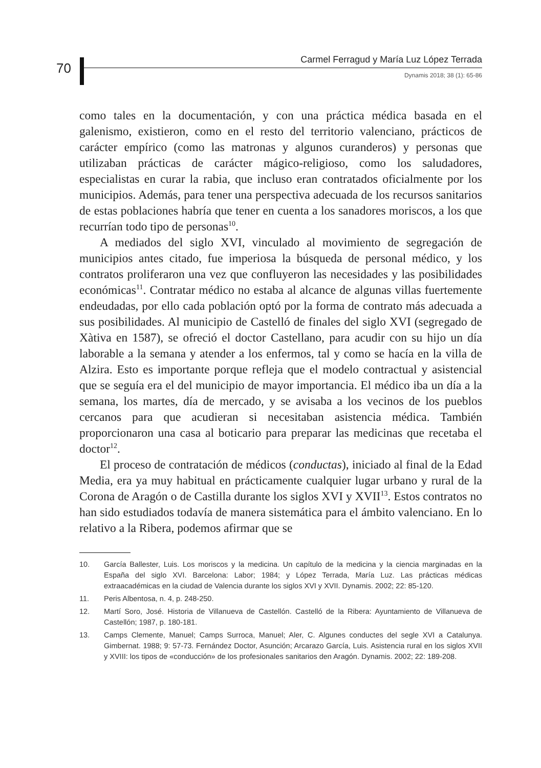70
Carmel Ferragud y María Luz López Terrada
Dynamis 2018; 38 (1): 65-86
como tales en la documentación, y con una práctica médica basada en el galenismo, existieron, como en el resto del territorio valenciano, prácticos de carácter empírico (como las matronas y algunos curanderos) y personas que utilizaban prácticas de carácter mágico-religioso, como los saludadores, especialistas en curar la rabia, que incluso eran contratados oficialmente por los municipios. Además, para tener una perspectiva adecuada de los recursos sanitarios de estas poblaciones habría que tener en cuenta a los sanadores moriscos, a los que recurrían todo tipo de personas<sup>10</sup>.
A mediados del siglo XVI, vinculado al movimiento de segregación de municipios antes citado, fue imperiosa la búsqueda de personal médico, y los contratos proliferaron una vez que confluyeron las necesidades y las posibilidades económicas<sup>11</sup>. Contratar médico no estaba al alcance de algunas villas fuertemente endeudadas, por ello cada población optó por la forma de contrato más adecuada a sus posibilidades. Al municipio de Castelló de finales del siglo XVI (segregado de Xàtiva en 1587), se ofreció el doctor Castellano, para acudir con su hijo un día laborable a la semana y atender a los enfermos, tal y como se hacía en la villa de Alzira. Esto es importante porque refleja que el modelo contractual y asistencial que se seguía era el del municipio de mayor importancia. El médico iba un día a la semana, los martes, día de mercado, y se avisaba a los vecinos de los pueblos cercanos para que acudieran si necesitaban asistencia médica. También proporcionaron una casa al boticario para preparar las medicinas que recetaba el doctor<sup>12</sup>.
El proceso de contratación de médicos (conductas), iniciado al final de la Edad Media, era ya muy habitual en prácticamente cualquier lugar urbano y rural de la Corona de Aragón o de Castilla durante los siglos XVI y XVII<sup>13</sup>. Estos contratos no han sido estudiados todavía de manera sistemática para el ámbito valenciano. En lo relativo a la Ribera, podemos afirmar que se
10. García Ballester, Luis. Los moriscos y la medicina. Un capítulo de la medicina y la ciencia marginadas en la España del siglo XVI. Barcelona: Labor; 1984; y López Terrada, María Luz. Las prácticas médicas extraacadémicas en la ciudad de Valencia durante los siglos XVI y XVII. Dynamis. 2002; 22: 85-120.
11. Peris Albentosa, n. 4, p. 248-250.
12. Martí Soro, José. Historia de Villanueva de Castellón. Castelló de la Ribera: Ayuntamiento de Villanueva de Castellón; 1987, p. 180-181.
13. Camps Clemente, Manuel; Camps Surroca, Manuel; Aler, C. Algunes conductes del segle XVI a Catalunya. Gimbernat. 1988; 9: 57-73. Fernández Doctor, Asunción; Arcarazo García, Luis. Asistencia rural en los siglos XVII y XVIII: los tipos de «conducción» de los profesionales sanitarios den Aragón. Dynamis. 2002; 22: 189-208.